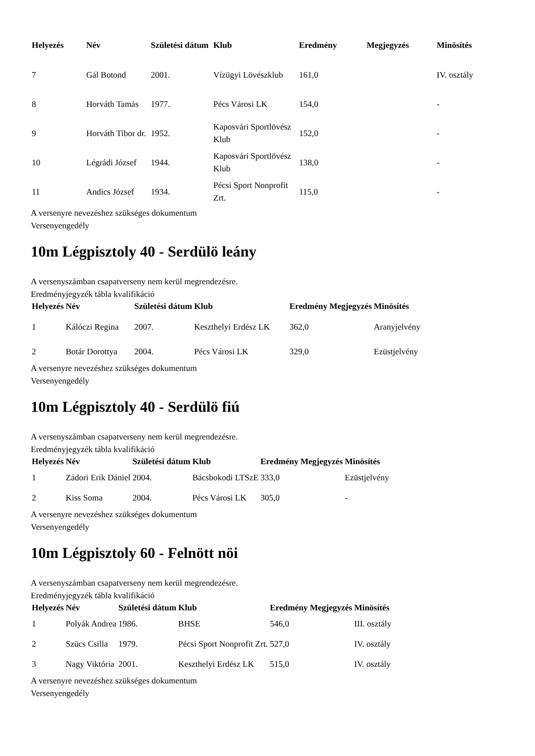| Helyezés | Név | Születési dátum | Klub | Eredmény | Megjegyzés | Minösítés |
| --- | --- | --- | --- | --- | --- | --- |
| 7 | Gál Botond | 2001. | Vízügyi Lövészklub | 161,0 | | IV. osztály |
| 8 | Horváth Tamás | 1977. | Pécs Városi LK | 154,0 | | - |
| 9 | Horváth Tibor dr. | 1952. | Kaposvári Sportlövész Klub | 152,0 | | - |
| 10 | Légrádi József | 1944. | Kaposvári Sportlövész Klub | 138,0 | | - |
| 11 | Andics József | 1934. | Pécsi Sport Nonprofit Zrt. | 115,0 | | - |
A versenyre nevezéshez szükséges dokumentum
Versenyengedély
10m Légpisztoly 40 - Serdülö leány
A versenyszámban csapatverseny nem kerül megrendezésre.
Eredményjegyzék tábla kvalifikáció
| Helyezés | Név | Születési dátum | Klub | Eredmény | Megjegyzés | Minösítés |
| --- | --- | --- | --- | --- | --- | --- |
| 1 | Kálóczi Regina | 2007. | Keszthelyi Erdész LK | 362,0 | | Aranyjelvény |
| 2 | Botár Dorottya | 2004. | Pécs Városi LK | 329,0 | | Ezüstjelvény |
A versenyre nevezéshez szükséges dokumentum
Versenyengedély
10m Légpisztoly 40 - Serdülö fiú
A versenyszámban csapatverseny nem kerül megrendezésre.
Eredményjegyzék tábla kvalifikáció
| Helyezés | Név | Születési dátum | Klub | Eredmény | Megjegyzés | Minösítés |
| --- | --- | --- | --- | --- | --- | --- |
| 1 | Zádori Erik Dániel | 2004. | Bácsbokodi LTSzE | 333,0 | | Ezüstjelvény |
| 2 | Kiss Soma | 2004. | Pécs Városi LK | 305,0 | | - |
A versenyre nevezéshez szükséges dokumentum
Versenyengedély
10m Légpisztoly 60 - Felnött nöi
A versenyszámban csapatverseny nem kerül megrendezésre.
Eredményjegyzék tábla kvalifikáció
| Helyezés | Név | Születési dátum | Klub | Eredmény | Megjegyzés | Minösítés |
| --- | --- | --- | --- | --- | --- | --- |
| 1 | Polyák Andrea | 1986. | BHSE | 546,0 | | III. osztály |
| 2 | Szücs Csilla | 1979. | Pécsi Sport Nonprofit Zrt. | 527,0 | | IV. osztály |
| 3 | Nagy Viktória | 2001. | Keszthelyi Erdész LK | 515,0 | | IV. osztály |
A versenyre nevezéshez szükséges dokumentum
Versenyengedély